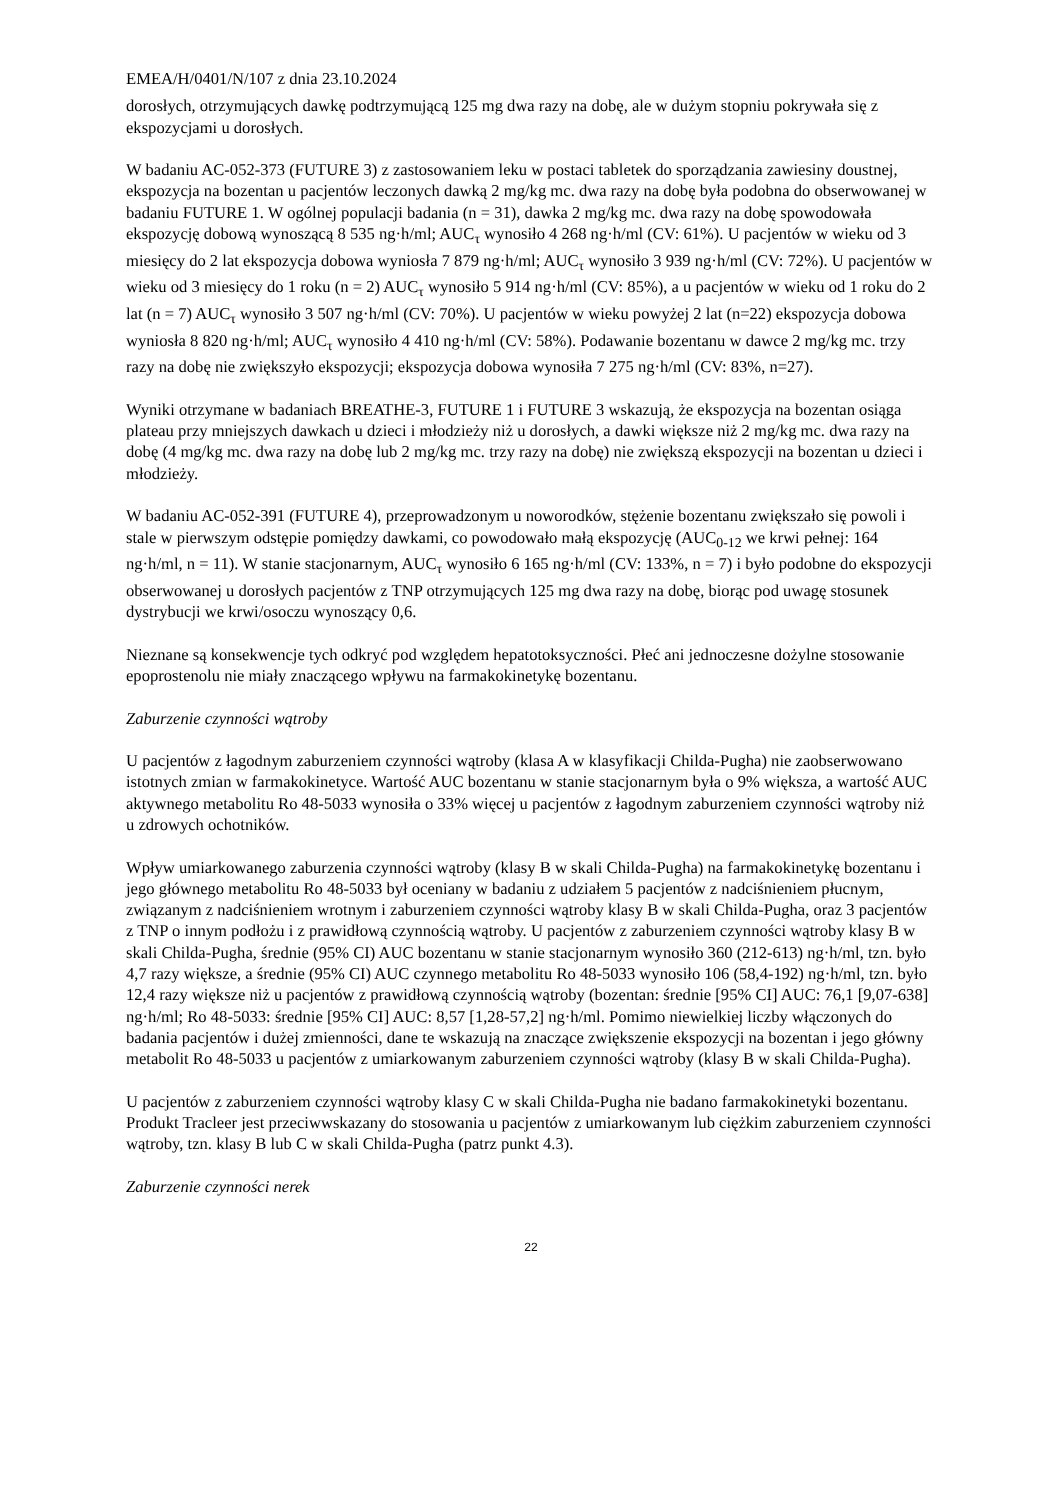EMEA/H/0401/N/107 z dnia 23.10.2024
dorosłych, otrzymujących dawkę podtrzymującą 125 mg dwa razy na dobę, ale w dużym stopniu pokrywała się z ekspozycjami u dorosłych.
W badaniu AC-052-373 (FUTURE 3) z zastosowaniem leku w postaci tabletek do sporządzania zawiesiny doustnej, ekspozycja na bozentan u pacjentów leczonych dawką 2 mg/kg mc. dwa razy na dobę była podobna do obserwowanej w badaniu FUTURE 1. W ogólnej populacji badania (n = 31), dawka 2 mg/kg mc. dwa razy na dobę spowodowała ekspozycję dobową wynoszącą 8 535 ng·h/ml; AUC<sub>τ</sub> wynosiło 4 268 ng·h/ml (CV: 61%). U pacjentów w wieku od 3 miesięcy do 2 lat ekspozycja dobowa wyniosła 7 879 ng·h/ml; AUC<sub>τ</sub> wynosiło 3 939 ng·h/ml (CV: 72%). U pacjentów w wieku od 3 miesięcy do 1 roku (n = 2) AUC<sub>τ</sub> wynosiło 5 914 ng·h/ml (CV: 85%), a u pacjentów w wieku od 1 roku do 2 lat (n = 7) AUC<sub>τ</sub> wynosiło 3 507 ng·h/ml (CV: 70%). U pacjentów w wieku powyżej 2 lat (n=22) ekspozycja dobowa wyniosła 8 820 ng·h/ml; AUC<sub>τ</sub> wynosiło 4 410 ng·h/ml (CV: 58%). Podawanie bozentanu w dawce 2 mg/kg mc. trzy razy na dobę nie zwiększyło ekspozycji; ekspozycja dobowa wynosiła 7 275 ng·h/ml (CV: 83%, n=27).
Wyniki otrzymane w badaniach BREATHE-3, FUTURE 1 i FUTURE 3 wskazują, że ekspozycja na bozentan osiąga plateau przy mniejszych dawkach u dzieci i młodzieży niż u dorosłych, a dawki większe niż 2 mg/kg mc. dwa razy na dobę (4 mg/kg mc. dwa razy na dobę lub 2 mg/kg mc. trzy razy na dobę) nie zwiększą ekspozycji na bozentan u dzieci i młodzieży.
W badaniu AC-052-391 (FUTURE 4), przeprowadzonym u noworodków, stężenie bozentanu zwiększało się powoli i stale w pierwszym odstępie pomiędzy dawkami, co powodowało małą ekspozycję (AUC<sub>0-12</sub> we krwi pełnej: 164 ng·h/ml, n = 11). W stanie stacjonarnym, AUC<sub>τ</sub> wynosiło 6 165 ng·h/ml (CV: 133%, n = 7) i było podobne do ekspozycji obserwowanej u dorosłych pacjentów z TNP otrzymujących 125 mg dwa razy na dobę, biorąc pod uwagę stosunek dystrybucji we krwi/osoczu wynoszący 0,6.
Nieznane są konsekwencje tych odkryć pod względem hepatotoksyczności. Płeć ani jednoczesne dożylne stosowanie epoprostenolu nie miały znaczącego wpływu na farmakokinetykę bozentanu.
Zaburzenie czynności wątroby
U pacjentów z łagodnym zaburzeniem czynności wątroby (klasa A w klasyfikacji Childa-Pugha) nie zaobserwowano istotnych zmian w farmakokinetyce. Wartość AUC bozentanu w stanie stacjonarnym była o 9% większa, a wartość AUC aktywnego metabolitu Ro 48-5033 wynosiła o 33% więcej u pacjentów z łagodnym zaburzeniem czynności wątroby niż u zdrowych ochotników.
Wpływ umiarkowanego zaburzenia czynności wątroby (klasy B w skali Childa-Pugha) na farmakokinetykę bozentanu i jego głównego metabolitu Ro 48-5033 był oceniany w badaniu z udziałem 5 pacjentów z nadciśnieniem płucnym, związanym z nadciśnieniem wrotnym i zaburzeniem czynności wątroby klasy B w skali Childa-Pugha, oraz 3 pacjentów z TNP o innym podłożu i z prawidłową czynnością wątroby. U pacjentów z zaburzeniem czynności wątroby klasy B w skali Childa-Pugha, średnie (95% CI) AUC bozentanu w stanie stacjonarnym wynosiło 360 (212-613) ng·h/ml, tzn. było 4,7 razy większe, a średnie (95% CI) AUC czynnego metabolitu Ro 48-5033 wynosiło 106 (58,4-192) ng·h/ml, tzn. było 12,4 razy większe niż u pacjentów z prawidłową czynnością wątroby (bozentan: średnie [95% CI] AUC: 76,1 [9,07-638] ng·h/ml; Ro 48-5033: średnie [95% CI] AUC: 8,57 [1,28-57,2] ng·h/ml. Pomimo niewielkiej liczby włączonych do badania pacjentów i dużej zmienności, dane te wskazują na znaczące zwiększenie ekspozycji na bozentan i jego główny metabolit Ro 48-5033 u pacjentów z umiarkowanym zaburzeniem czynności wątroby (klasy B w skali Childa-Pugha).
U pacjentów z zaburzeniem czynności wątroby klasy C w skali Childa-Pugha nie badano farmakokinetyki bozentanu. Produkt Tracleer jest przeciwwskazany do stosowania u pacjentów z umiarkowanym lub ciężkim zaburzeniem czynności wątroby, tzn. klasy B lub C w skali Childa-Pugha (patrz punkt 4.3).
Zaburzenie czynności nerek
22